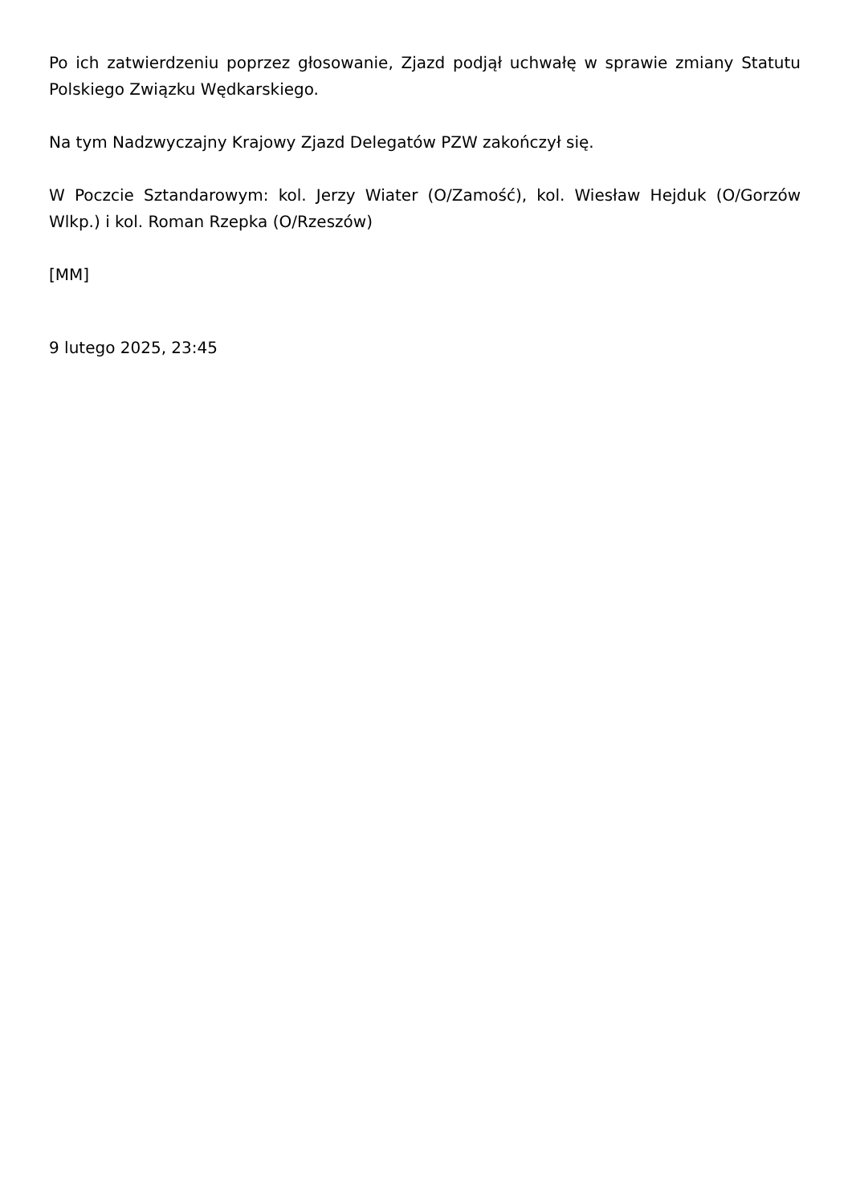Po ich zatwierdzeniu poprzez głosowanie, Zjazd podjął uchwałę w sprawie zmiany Statutu Polskiego Związku Wędkarskiego.
Na tym Nadzwyczajny Krajowy Zjazd Delegatów PZW zakończył się.
W Poczcie Sztandarowym: kol. Jerzy Wiater (O/Zamość), kol. Wiesław Hejduk (O/Gorzów Wlkp.) i kol. Roman Rzepka (O/Rzeszów)
[MM]
9 lutego 2025, 23:45